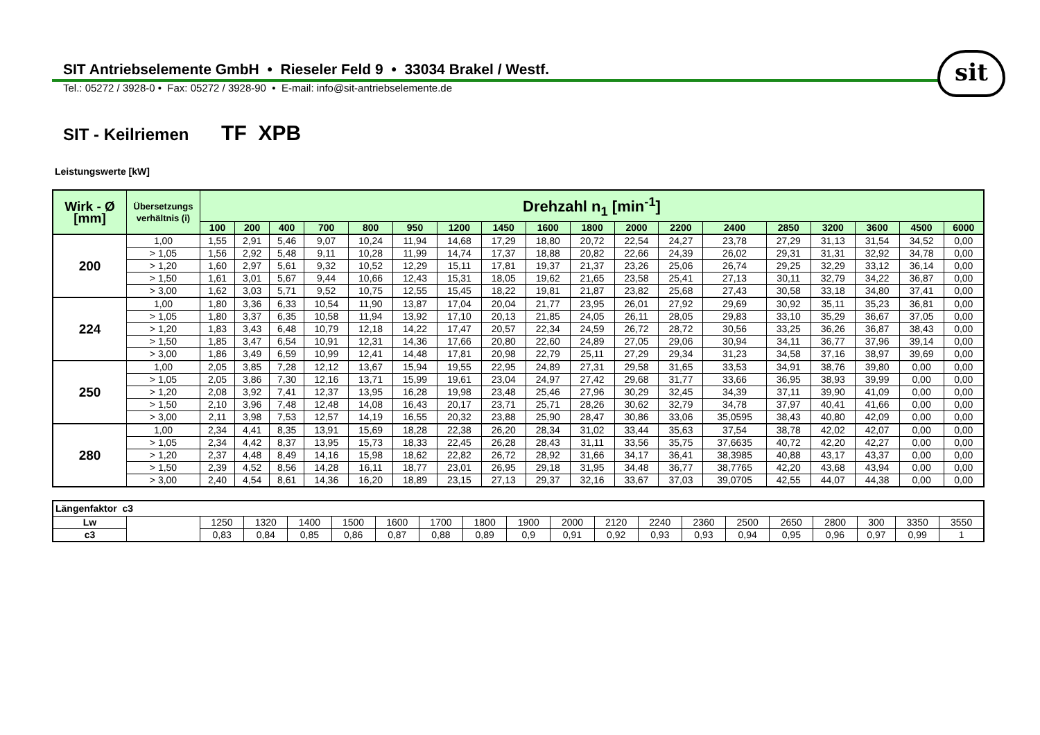SIT Antriebselemente GmbH • Rieseler Feld 9 • 33034 Brakel / Westf.
Tel.: 05272 / 3928-0 • Fax: 05272 / 3928-90 • E-mail: info@sit-antriebselemente.de
sit
SIT - Keilriemen TF XPB
Leistungswerte [kW]
| Wirk - Ø [mm] | Übersetzungs verhältnis (i) | Drehzahl n<sub>1</sub> [min<sup>-1</sup>] | | | | | | | | | | | | | | | | | |
| --- | --- | --- | --- | --- | --- | --- | --- | --- | --- | --- | --- | --- | --- | --- | --- | --- | --- | --- | --- |
| | | 100 | 200 | 400 | 700 | 800 | 950 | 1200 | 1450 | 1600 | 1800 | 2000 | 2200 | 2400 | 2850 | 3200 | 3600 | 4500 | 6000 |
| 200 | 1,00 | 1,55 | 2,91 | 5,46 | 9,07 | 10,24 | 11,94 | 14,68 | 17,29 | 18,80 | 20,72 | 22,54 | 24,27 | 23,78 | 27,29 | 31,13 | 31,54 | 34,52 | 0,00 |
| | > 1,05 | 1,56 | 2,92 | 5,48 | 9,11 | 10,28 | 11,99 | 14,74 | 17,37 | 18,88 | 20,82 | 22,66 | 24,39 | 26,02 | 29,31 | 31,31 | 32,92 | 34,78 | 0,00 |
| | > 1,20 | 1,60 | 2,97 | 5,61 | 9,32 | 10,52 | 12,29 | 15,11 | 17,81 | 19,37 | 21,37 | 23,26 | 25,06 | 26,74 | 29,25 | 32,29 | 33,12 | 36,14 | 0,00 |
| | > 1,50 | 1,61 | 3,01 | 5,67 | 9,44 | 10,66 | 12,43 | 15,31 | 18,05 | 19,62 | 21,65 | 23,58 | 25,41 | 27,13 | 30,11 | 32,79 | 34,22 | 36,87 | 0,00 |
| | > 3,00 | 1,62 | 3,03 | 5,71 | 9,52 | 10,75 | 12,55 | 15,45 | 18,22 | 19,81 | 21,87 | 23,82 | 25,68 | 27,43 | 30,58 | 33,18 | 34,80 | 37,41 | 0,00 |
| 224 | 1,00 | 1,80 | 3,36 | 6,33 | 10,54 | 11,90 | 13,87 | 17,04 | 20,04 | 21,77 | 23,95 | 26,01 | 27,92 | 29,69 | 30,92 | 35,11 | 35,23 | 36,81 | 0,00 |
| | > 1,05 | 1,80 | 3,37 | 6,35 | 10,58 | 11,94 | 13,92 | 17,10 | 20,13 | 21,85 | 24,05 | 26,11 | 28,05 | 29,83 | 33,10 | 35,29 | 36,67 | 37,05 | 0,00 |
| | > 1,20 | 1,83 | 3,43 | 6,48 | 10,79 | 12,18 | 14,22 | 17,47 | 20,57 | 22,34 | 24,59 | 26,72 | 28,72 | 30,56 | 33,25 | 36,26 | 36,87 | 38,43 | 0,00 |
| | > 1,50 | 1,85 | 3,47 | 6,54 | 10,91 | 12,31 | 14,36 | 17,66 | 20,80 | 22,60 | 24,89 | 27,05 | 29,06 | 30,94 | 34,11 | 36,77 | 37,96 | 39,14 | 0,00 |
| | > 3,00 | 1,86 | 3,49 | 6,59 | 10,99 | 12,41 | 14,48 | 17,81 | 20,98 | 22,79 | 25,11 | 27,29 | 29,34 | 31,23 | 34,58 | 37,16 | 38,97 | 39,69 | 0,00 |
| 250 | 1,00 | 2,05 | 3,85 | 7,28 | 12,12 | 13,67 | 15,94 | 19,55 | 22,95 | 24,89 | 27,31 | 29,58 | 31,65 | 33,53 | 34,91 | 38,76 | 39,80 | 0,00 | 0,00 |
| | > 1,05 | 2,05 | 3,86 | 7,30 | 12,16 | 13,71 | 15,99 | 19,61 | 23,04 | 24,97 | 27,42 | 29,68 | 31,77 | 33,66 | 36,95 | 38,93 | 39,99 | 0,00 | 0,00 |
| | > 1,20 | 2,08 | 3,92 | 7,41 | 12,37 | 13,95 | 16,28 | 19,98 | 23,48 | 25,46 | 27,96 | 30,29 | 32,45 | 34,39 | 37,11 | 39,90 | 41,09 | 0,00 | 0,00 |
| | > 1,50 | 2,10 | 3,96 | 7,48 | 12,48 | 14,08 | 16,43 | 20,17 | 23,71 | 25,71 | 28,26 | 30,62 | 32,79 | 34,78 | 37,97 | 40,41 | 41,66 | 0,00 | 0,00 |
| | > 3,00 | 2,11 | 3,98 | 7,53 | 12,57 | 14,19 | 16,55 | 20,32 | 23,88 | 25,90 | 28,47 | 30,86 | 33,06 | 35,0595 | 38,43 | 40,80 | 42,09 | 0,00 | 0,00 |
| 280 | 1,00 | 2,34 | 4,41 | 8,35 | 13,91 | 15,69 | 18,28 | 22,38 | 26,20 | 28,34 | 31,02 | 33,44 | 35,63 | 37,54 | 38,78 | 42,02 | 42,07 | 0,00 | 0,00 |
| | > 1,05 | 2,34 | 4,42 | 8,37 | 13,95 | 15,73 | 18,33 | 22,45 | 26,28 | 28,43 | 31,11 | 33,56 | 35,75 | 37,6635 | 40,72 | 42,20 | 42,27 | 0,00 | 0,00 |
| | > 1,20 | 2,37 | 4,48 | 8,49 | 14,16 | 15,98 | 18,62 | 22,82 | 26,72 | 28,92 | 31,66 | 34,17 | 36,41 | 38,3985 | 40,88 | 43,17 | 43,37 | 0,00 | 0,00 |
| | > 1,50 | 2,39 | 4,52 | 8,56 | 14,28 | 16,11 | 18,77 | 23,01 | 26,95 | 29,18 | 31,95 | 34,48 | 36,77 | 38,7765 | 42,20 | 43,68 | 43,94 | 0,00 | 0,00 |
| | > 3,00 | 2,40 | 4,54 | 8,61 | 14,36 | 16,20 | 18,89 | 23,15 | 27,13 | 29,37 | 32,16 | 33,67 | 37,03 | 39,0705 | 42,55 | 44,07 | 44,38 | 0,00 | 0,00 |
| Längenfaktor c3 | | | | | | | | | | | | | | | | | | | |
| Lw | | 1250 | 1320 | 1400 | 1500 | 1600 | 1700 | 1800 | 1900 | 2000 | 2120 | 2240 | 2360 | 2500 | 2650 | 2800 | 300 | 3350 | 3550 |
| c3 | | 0,83 | 0,84 | 0,85 | 0,86 | 0,87 | 0,88 | 0,89 | 0,9 | 0,91 | 0,92 | 0,93 | 0,93 | 0,94 | 0,95 | 0,96 | 0,97 | 0,99 | 1 |